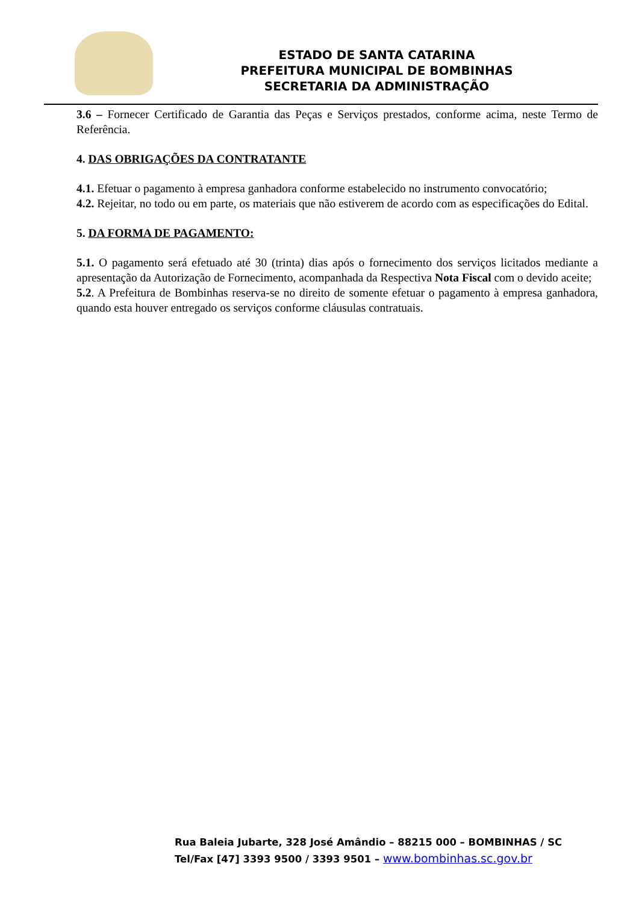ESTADO DE SANTA CATARINA
PREFEITURA MUNICIPAL DE BOMBINHAS
SECRETARIA DA ADMINISTRAÇÃO
3.6 – Fornecer Certificado de Garantia das Peças e Serviços prestados, conforme acima, neste Termo de Referência.
4. DAS OBRIGAÇÕES DA CONTRATANTE
4.1. Efetuar o pagamento à empresa ganhadora conforme estabelecido no instrumento convocatório;
4.2. Rejeitar, no todo ou em parte, os materiais que não estiverem de acordo com as especificações do Edital.
5. DA FORMA DE PAGAMENTO:
5.1. O pagamento será efetuado até 30 (trinta) dias após o fornecimento dos serviços licitados mediante a apresentação da Autorização de Fornecimento, acompanhada da Respectiva Nota Fiscal com o devido aceite;
5.2. A Prefeitura de Bombinhas reserva-se no direito de somente efetuar o pagamento à empresa ganhadora, quando esta houver entregado os serviços conforme cláusulas contratuais.
Rua Baleia Jubarte, 328 José Amândio – 88215 000 – BOMBINHAS / SC
Tel/Fax [47] 3393 9500 / 3393 9501 – www.bombinhas.sc.gov.br